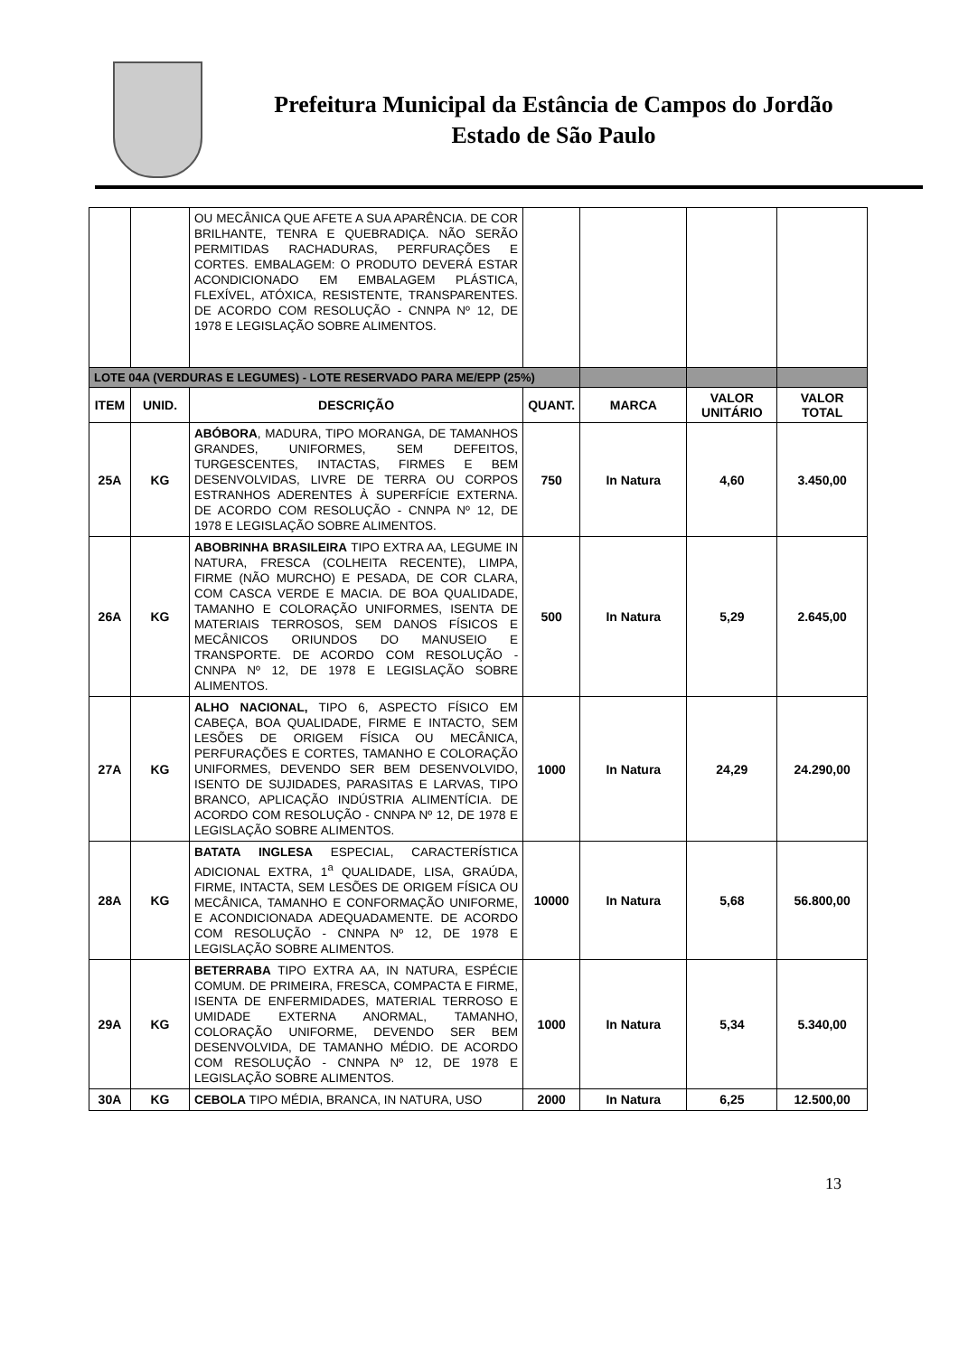Prefeitura Municipal da Estância de Campos do Jordão
Estado de São Paulo
| | | OU MECÂNICA QUE AFETE A SUA APARÊNCIA. DE COR BRILHANTE, TENRA E QUEBRADIÇA. NÃO SERÃO PERMITIDAS RACHADURAS, PERFURAÇÕES E CORTES. EMBALAGEM: O PRODUTO DEVERÁ ESTAR ACONDICIONADO EM EMBALAGEM PLÁSTICA, FLEXÍVEL, ATÓXICA, RESISTENTE, TRANSPARENTES. DE ACORDO COM RESOLUÇÃO - CNNPA Nº 12, DE 1978 E LEGISLAÇÃO SOBRE ALIMENTOS. | | | | |
| LOTE 04A (VERDURAS E LEGUMES) - LOTE RESERVADO PARA ME/EPP (25%) | | | | | | |
| ITEM | UNID. | DESCRIÇÃO | QUANT. | MARCA | VALOR UNITÁRIO | VALOR TOTAL |
| 25A | KG | ABÓBORA , MADURA, TIPO MORANGA, DE TAMANHOS GRANDES, UNIFORMES, SEM DEFEITOS, TURGESCENTES, INTACTAS, FIRMES E BEM DESENVOLVIDAS, LIVRE DE TERRA OU CORPOS ESTRANHOS ADERENTES À SUPERFÍCIE EXTERNA. DE ACORDO COM RESOLUÇÃO - CNNPA Nº 12, DE 1978 E LEGISLAÇÃO SOBRE ALIMENTOS. | 750 | In Natura | 4,60 | 3.450,00 |
| 26A | KG | ABOBRINHA BRASILEIRA TIPO EXTRA AA, LEGUME IN NATURA, FRESCA (COLHEITA RECENTE), LIMPA, FIRME (NÃO MURCHO) E PESADA, DE COR CLARA, COM CASCA VERDE E MACIA. DE BOA QUALIDADE, TAMANHO E COLORAÇÃO UNIFORMES, ISENTA DE MATERIAIS TERROSOS, SEM DANOS FÍSICOS E MECÂNICOS ORIUNDOS DO MANUSEIO E TRANSPORTE. DE ACORDO COM RESOLUÇÃO - CNNPA Nº 12, DE 1978 E LEGISLAÇÃO SOBRE ALIMENTOS. | 500 | In Natura | 5,29 | 2.645,00 |
| 27A | KG | ALHO NACIONAL, TIPO 6, ASPECTO FÍSICO EM CABEÇA, BOA QUALIDADE, FIRME E INTACTO, SEM LESÕES DE ORIGEM FÍSICA OU MECÂNICA, PERFURAÇÕES E CORTES, TAMANHO E COLORAÇÃO UNIFORMES, DEVENDO SER BEM DESENVOLVIDO, ISENTO DE SUJIDADES, PARASITAS E LARVAS, TIPO BRANCO, APLICAÇÃO INDÚSTRIA ALIMENTÍCIA. DE ACORDO COM RESOLUÇÃO - CNNPA Nº 12, DE 1978 E LEGISLAÇÃO SOBRE ALIMENTOS. | 1000 | In Natura | 24,29 | 24.290,00 |
| 28A | KG | BATATA INGLESA ESPECIAL, CARACTERÍSTICA ADICIONAL EXTRA, 1<sup>a</sup> QUALIDADE, LISA, GRAÚDA, FIRME, INTACTA, SEM LESÕES DE ORIGEM FÍSICA OU MECÂNICA, TAMANHO E CONFORMAÇÃO UNIFORME, E ACONDICIONADA ADEQUADAMENTE. DE ACORDO COM RESOLUÇÃO - CNNPA Nº 12, DE 1978 E LEGISLAÇÃO SOBRE ALIMENTOS. | 10000 | In Natura | 5,68 | 56.800,00 |
| 29A | KG | BETERRABA TIPO EXTRA AA, IN NATURA, ESPÉCIE COMUM. DE PRIMEIRA, FRESCA, COMPACTA E FIRME, ISENTA DE ENFERMIDADES, MATERIAL TERROSO E UMIDADE EXTERNA ANORMAL, TAMANHO, COLORAÇÃO UNIFORME, DEVENDO SER BEM DESENVOLVIDA, DE TAMANHO MÉDIO. DE ACORDO COM RESOLUÇÃO - CNNPA Nº 12, DE 1978 E LEGISLAÇÃO SOBRE ALIMENTOS. | 1000 | In Natura | 5,34 | 5.340,00 |
| 30A | KG | CEBOLA TIPO MÉDIA, BRANCA, IN NATURA, USO | 2000 | In Natura | 6,25 | 12.500,00 |
13